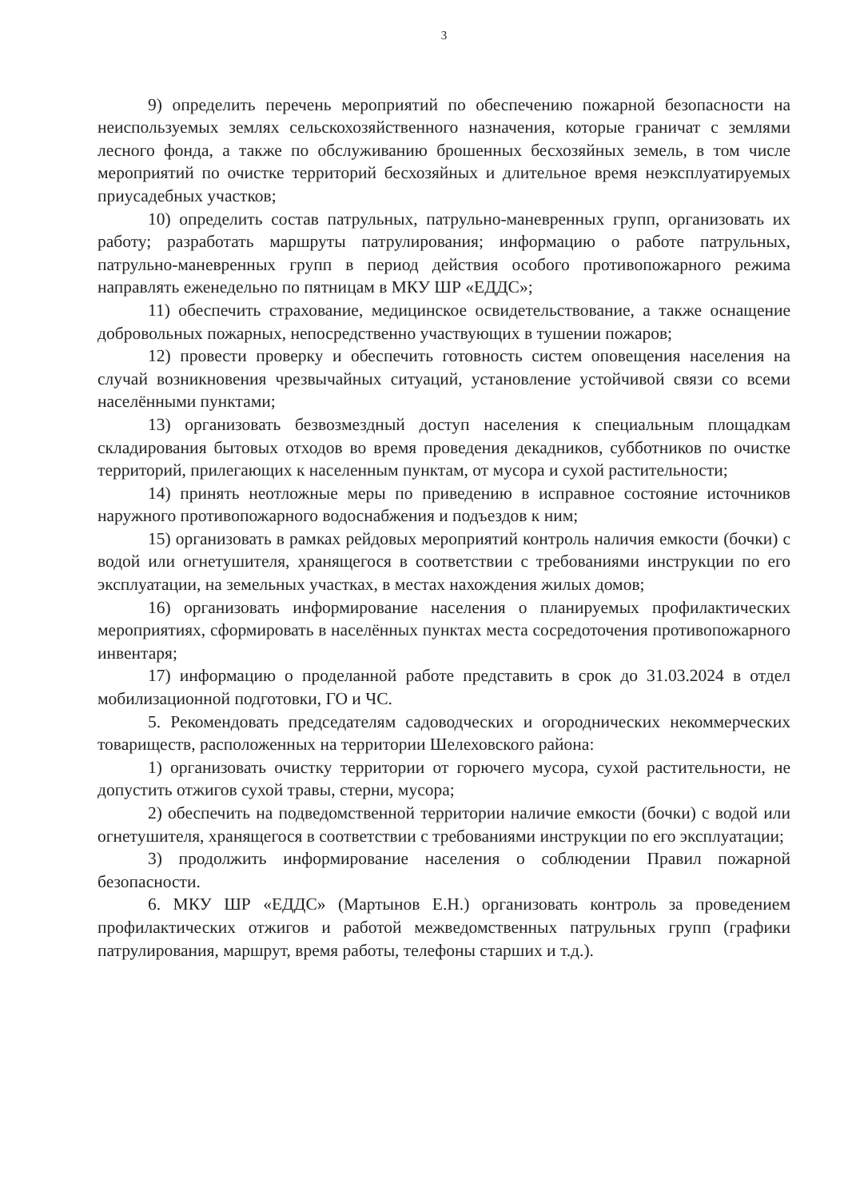3
9) определить перечень мероприятий по обеспечению пожарной безопасности на неиспользуемых землях сельскохозяйственного назначения, которые граничат с землями лесного фонда, а также по обслуживанию брошенных бесхозяйных земель, в том числе мероприятий по очистке территорий бесхозяйных и длительное время неэксплуатируемых приусадебных участков;
10) определить состав патрульных, патрульно-маневренных групп, организовать их работу; разработать маршруты патрулирования; информацию о работе патрульных, патрульно-маневренных групп в период действия особого противопожарного режима направлять еженедельно по пятницам в МКУ ШР «ЕДДС»;
11) обеспечить страхование, медицинское освидетельствование, а также оснащение добровольных пожарных, непосредственно участвующих в тушении пожаров;
12) провести проверку и обеспечить готовность систем оповещения населения на случай возникновения чрезвычайных ситуаций, установление устойчивой связи со всеми населёнными пунктами;
13) организовать безвозмездный доступ населения к специальным площадкам складирования бытовых отходов во время проведения декадников, субботников по очистке территорий, прилегающих к населенным пунктам, от мусора и сухой растительности;
14) принять неотложные меры по приведению в исправное состояние источников наружного противопожарного водоснабжения и подъездов к ним;
15) организовать в рамках рейдовых мероприятий контроль наличия емкости (бочки) с водой или огнетушителя, хранящегося в соответствии с требованиями инструкции по его эксплуатации, на земельных участках, в местах нахождения жилых домов;
16) организовать информирование населения о планируемых профилактических мероприятиях, сформировать в населённых пунктах места сосредоточения противопожарного инвентаря;
17) информацию о проделанной работе представить в срок до 31.03.2024 в отдел мобилизационной подготовки, ГО и ЧС.
5. Рекомендовать председателям садоводческих и огороднических некоммерческих товариществ, расположенных на территории Шелеховского района:
1) организовать очистку территории от горючего мусора, сухой растительности, не допустить отжигов сухой травы, стерни, мусора;
2) обеспечить на подведомственной территории наличие емкости (бочки) с водой или огнетушителя, хранящегося в соответствии с требованиями инструкции по его эксплуатации;
3) продолжить информирование населения о соблюдении Правил пожарной безопасности.
6. МКУ ШР «ЕДДС» (Мартынов Е.Н.) организовать контроль за проведением профилактических отжигов и работой межведомственных патрульных групп (графики патрулирования, маршрут, время работы, телефоны старших и т.д.).